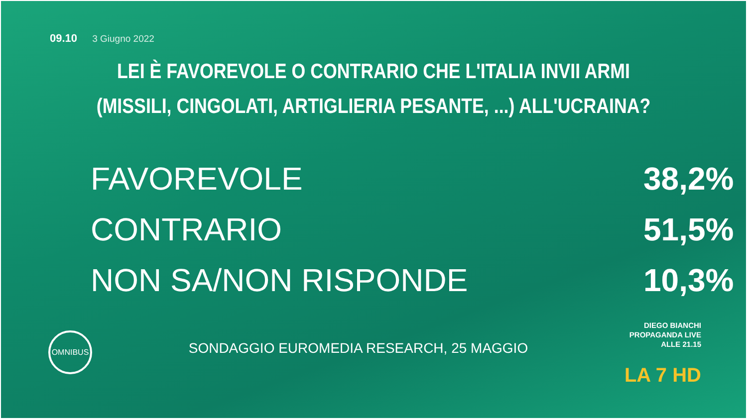09.10 3 Giugno 2022
LEI È FAVOREVOLE O CONTRARIO CHE L'ITALIA INVII ARMI
(MISSILI, CINGOLATI, ARTIGLIERIA PESANTE, ...) ALL'UCRAINA?
| FAVOREVOLE | 38,2% |
| CONTRARIO | 51,5% |
| NON SA/NON RISPONDE | 10,3% |
OMNIBUS
SONDAGGIO EUROMEDIA RESEARCH, 25 MAGGIO
DIEGO BIANCHI
PROPAGANDA LIVE
ALLE 21.15
LA 7 HD